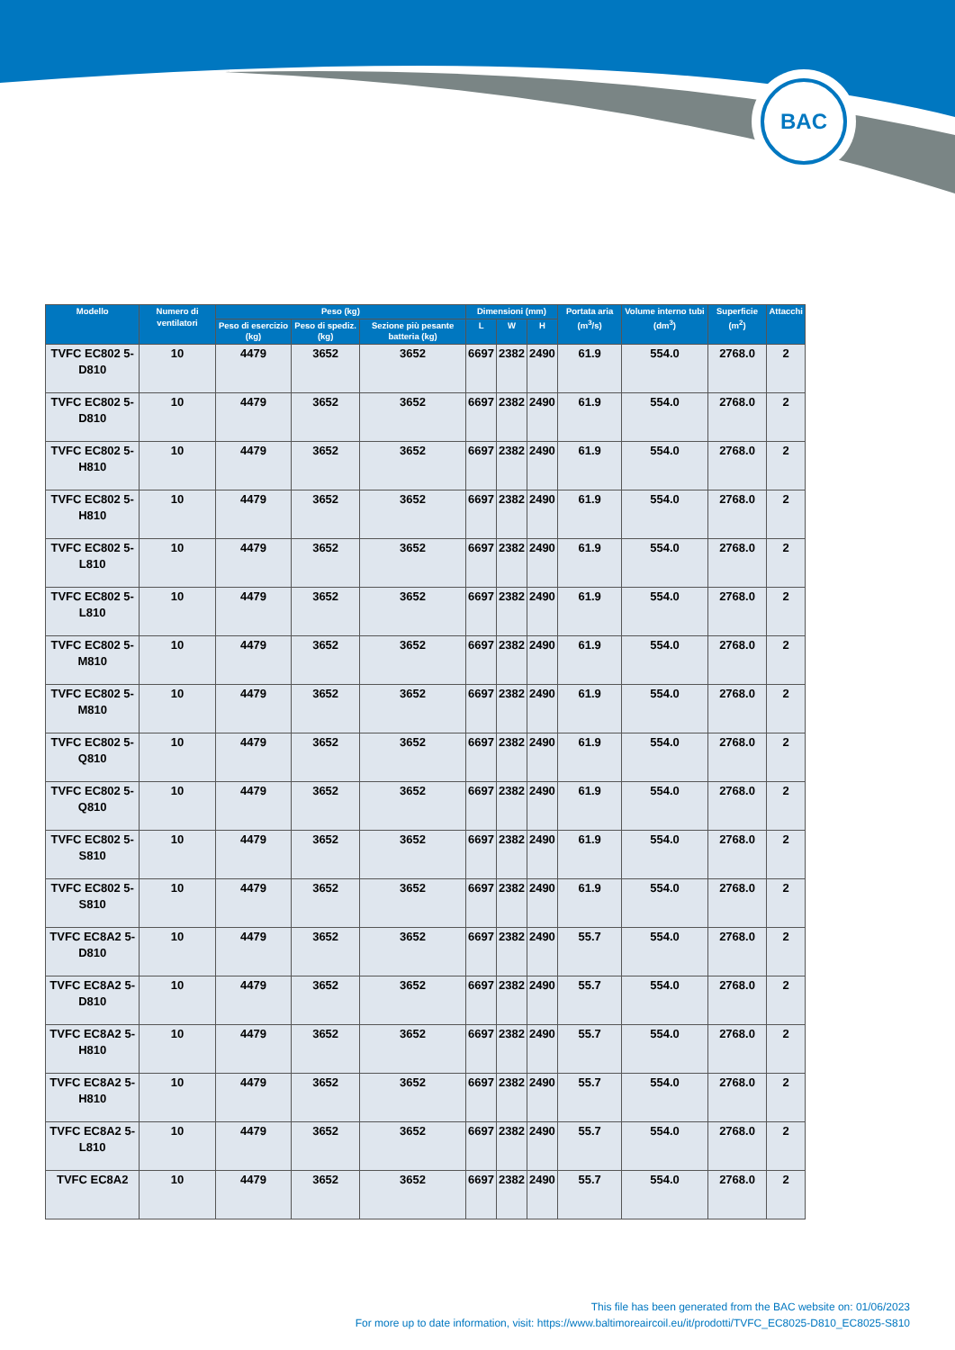BAC
| Modello | Numero di ventilatori | Peso (kg) | | | Dimensioni (mm) | | | Portata aria (m<sup>3</sup>/s) | Volume interno tubi (dm<sup>3</sup>) | Superficie (m<sup>2</sup>) | Attacchi |
| --- | --- | --- | --- | --- | --- | --- | --- | --- | --- | --- | --- |
| | | Peso di esercizio (kg) | Peso di spediz. (kg) | Sezione più pesante batteria (kg) | L | W | H | | | | |
| TVFC EC802 5-D810 | 10 | 4479 | 3652 | 3652 | 6697 | 2382 | 2490 | 61.9 | 554.0 | 2768.0 | 2 |
| TVFC EC802 5-D810 | 10 | 4479 | 3652 | 3652 | 6697 | 2382 | 2490 | 61.9 | 554.0 | 2768.0 | 2 |
| TVFC EC802 5-H810 | 10 | 4479 | 3652 | 3652 | 6697 | 2382 | 2490 | 61.9 | 554.0 | 2768.0 | 2 |
| TVFC EC802 5-H810 | 10 | 4479 | 3652 | 3652 | 6697 | 2382 | 2490 | 61.9 | 554.0 | 2768.0 | 2 |
| TVFC EC802 5-L810 | 10 | 4479 | 3652 | 3652 | 6697 | 2382 | 2490 | 61.9 | 554.0 | 2768.0 | 2 |
| TVFC EC802 5-L810 | 10 | 4479 | 3652 | 3652 | 6697 | 2382 | 2490 | 61.9 | 554.0 | 2768.0 | 2 |
| TVFC EC802 5-M810 | 10 | 4479 | 3652 | 3652 | 6697 | 2382 | 2490 | 61.9 | 554.0 | 2768.0 | 2 |
| TVFC EC802 5-M810 | 10 | 4479 | 3652 | 3652 | 6697 | 2382 | 2490 | 61.9 | 554.0 | 2768.0 | 2 |
| TVFC EC802 5-Q810 | 10 | 4479 | 3652 | 3652 | 6697 | 2382 | 2490 | 61.9 | 554.0 | 2768.0 | 2 |
| TVFC EC802 5-Q810 | 10 | 4479 | 3652 | 3652 | 6697 | 2382 | 2490 | 61.9 | 554.0 | 2768.0 | 2 |
| TVFC EC802 5-S810 | 10 | 4479 | 3652 | 3652 | 6697 | 2382 | 2490 | 61.9 | 554.0 | 2768.0 | 2 |
| TVFC EC802 5-S810 | 10 | 4479 | 3652 | 3652 | 6697 | 2382 | 2490 | 61.9 | 554.0 | 2768.0 | 2 |
| TVFC EC8A2 5-D810 | 10 | 4479 | 3652 | 3652 | 6697 | 2382 | 2490 | 55.7 | 554.0 | 2768.0 | 2 |
| TVFC EC8A2 5-D810 | 10 | 4479 | 3652 | 3652 | 6697 | 2382 | 2490 | 55.7 | 554.0 | 2768.0 | 2 |
| TVFC EC8A2 5-H810 | 10 | 4479 | 3652 | 3652 | 6697 | 2382 | 2490 | 55.7 | 554.0 | 2768.0 | 2 |
| TVFC EC8A2 5-H810 | 10 | 4479 | 3652 | 3652 | 6697 | 2382 | 2490 | 55.7 | 554.0 | 2768.0 | 2 |
| TVFC EC8A2 5-L810 | 10 | 4479 | 3652 | 3652 | 6697 | 2382 | 2490 | 55.7 | 554.0 | 2768.0 | 2 |
| TVFC EC8A2 | 10 | 4479 | 3652 | 3652 | 6697 | 2382 | 2490 | 55.7 | 554.0 | 2768.0 | 2 |
This file has been generated from the BAC website on: 01/06/2023
For more up to date information, visit: https://www.baltimoreaircoil.eu/it/prodotti/TVFC_EC8025-D810_EC8025-S810